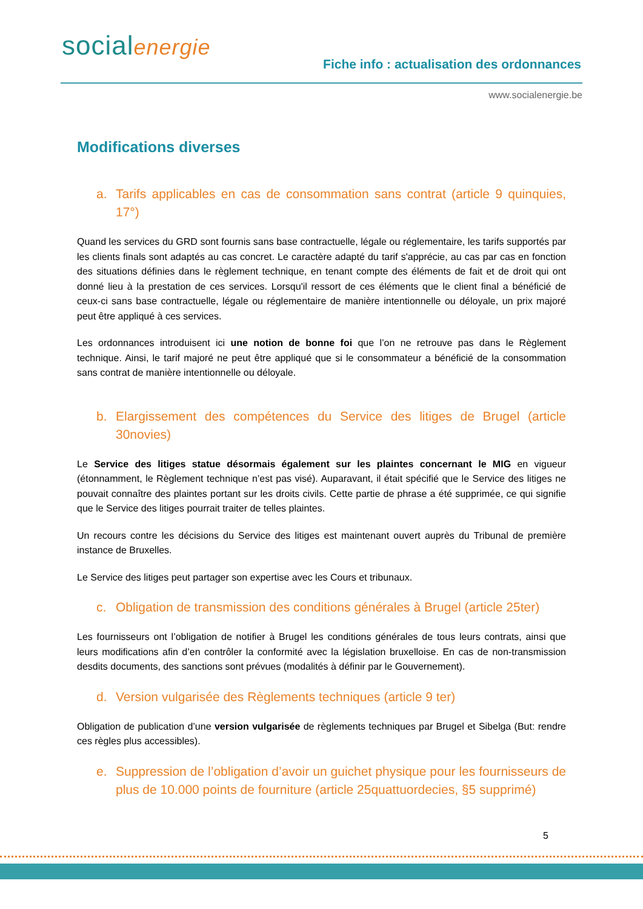socialenergie
Fiche info : actualisation des ordonnances
www.socialenergie.be
Modifications diverses
a. Tarifs applicables en cas de consommation sans contrat (article 9 quinquies, 17°)
Quand les services du GRD sont fournis sans base contractuelle, légale ou réglementaire, les tarifs supportés par les clients finals sont adaptés au cas concret. Le caractère adapté du tarif s'apprécie, au cas par cas en fonction des situations définies dans le règlement technique, en tenant compte des éléments de fait et de droit qui ont donné lieu à la prestation de ces services. Lorsqu'il ressort de ces éléments que le client final a bénéficié de ceux-ci sans base contractuelle, légale ou réglementaire de manière intentionnelle ou déloyale, un prix majoré peut être appliqué à ces services.
Les ordonnances introduisent ici une notion de bonne foi que l’on ne retrouve pas dans le Règlement technique. Ainsi, le tarif majoré ne peut être appliqué que si le consommateur a bénéficié de la consommation sans contrat de manière intentionnelle ou déloyale.
b. Elargissement des compétences du Service des litiges de Brugel (article 30novies)
Le Service des litiges statue désormais également sur les plaintes concernant le MIG en vigueur (étonnamment, le Règlement technique n’est pas visé). Auparavant, il était spécifié que le Service des litiges ne pouvait connaître des plaintes portant sur les droits civils. Cette partie de phrase a été supprimée, ce qui signifie que le Service des litiges pourrait traiter de telles plaintes.
Un recours contre les décisions du Service des litiges est maintenant ouvert auprès du Tribunal de première instance de Bruxelles.
Le Service des litiges peut partager son expertise avec les Cours et tribunaux.
c. Obligation de transmission des conditions générales à Brugel (article 25ter)
Les fournisseurs ont l’obligation de notifier à Brugel les conditions générales de tous leurs contrats, ainsi que leurs modifications afin d’en contrôler la conformité avec la législation bruxelloise. En cas de non-transmission desdits documents, des sanctions sont prévues (modalités à définir par le Gouvernement).
d. Version vulgarisée des Règlements techniques (article 9 ter)
Obligation de publication d’une version vulgarisée de règlements techniques par Brugel et Sibelga (But: rendre ces règles plus accessibles).
e. Suppression de l’obligation d’avoir un guichet physique pour les fournisseurs de plus de 10.000 points de fourniture (article 25quattuordecies, §5 supprimé)
5